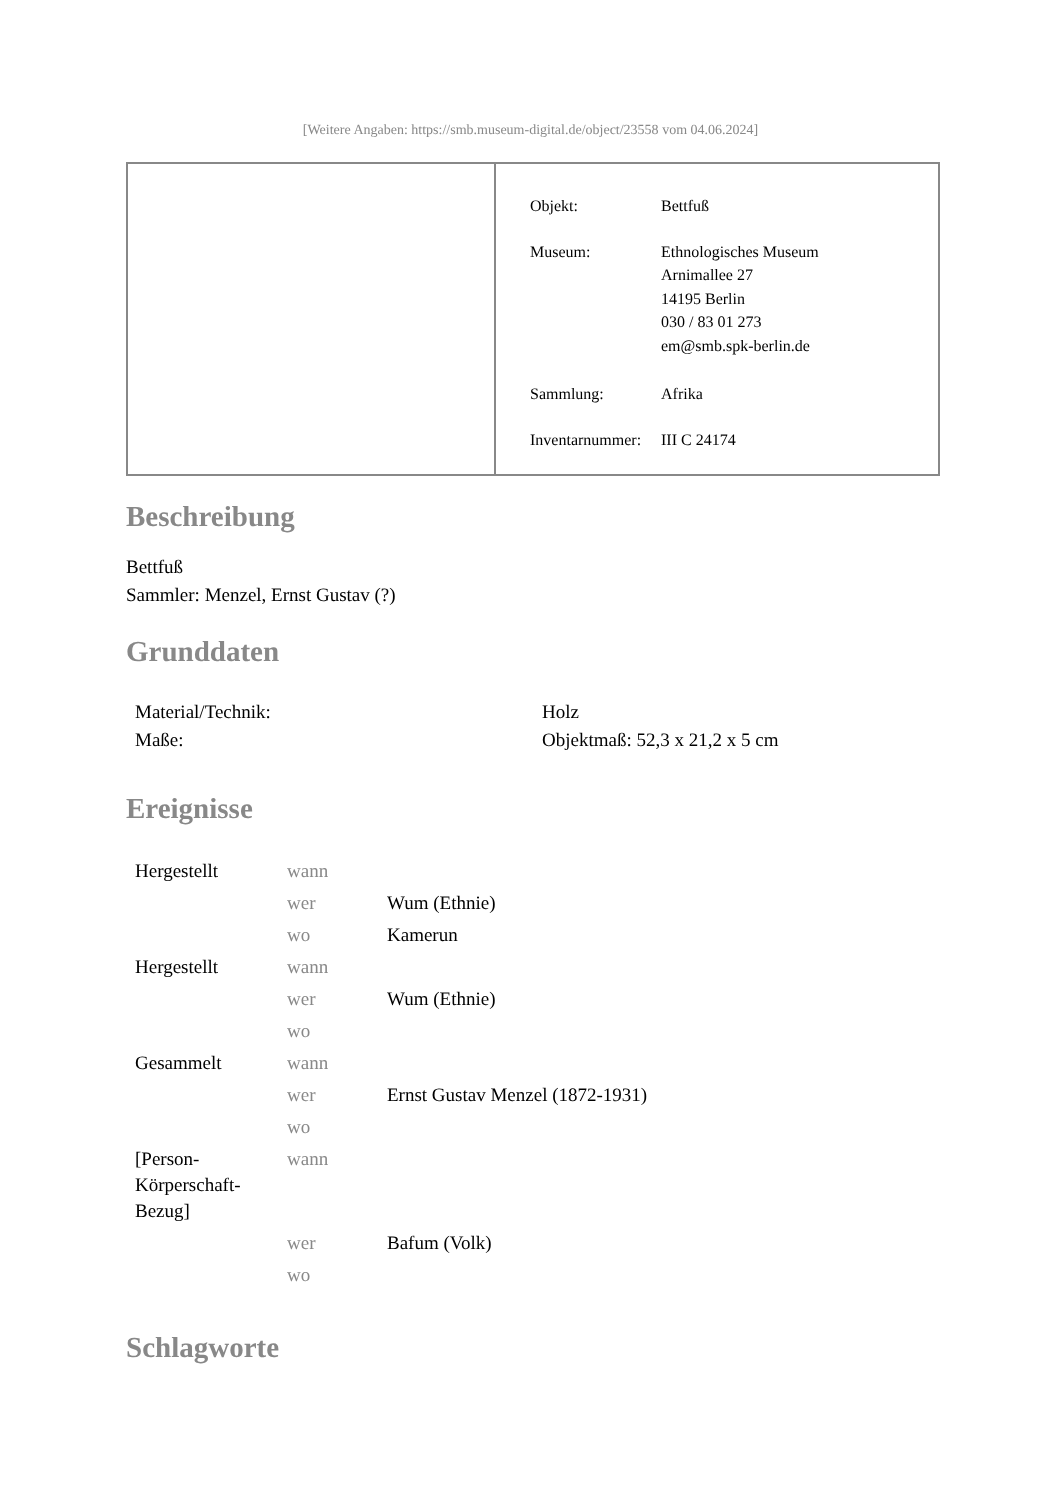[Weitere Angaben: https://smb.museum-digital.de/object/23558 vom 04.06.2024]
| Objekt: | Bettfuß |
| Museum: | Ethnologisches Museum Arnimallee 27 14195 Berlin 030 / 83 01 273 em@smb.spk-berlin.de |
| Sammlung: | Afrika |
| Inventarnummer: | III C 24174 |
Beschreibung
Bettfuß
Sammler: Menzel, Ernst Gustav (?)
Grunddaten
| Material/Technik: | Holz |
| Maße: | Objektmaß: 52,3 x 21,2 x 5 cm |
Ereignisse
| Hergestellt | wann | |
| | wer | Wum (Ethnie) |
| | wo | Kamerun |
| Hergestellt | wann | |
| | wer | Wum (Ethnie) |
| | wo | |
| Gesammelt | wann | |
| | wer | Ernst Gustav Menzel (1872-1931) |
| | wo | |
| [Person-Körperschaft-Bezug] | wann | |
| | wer | Bafum (Volk) |
| | wo | |
Schlagworte